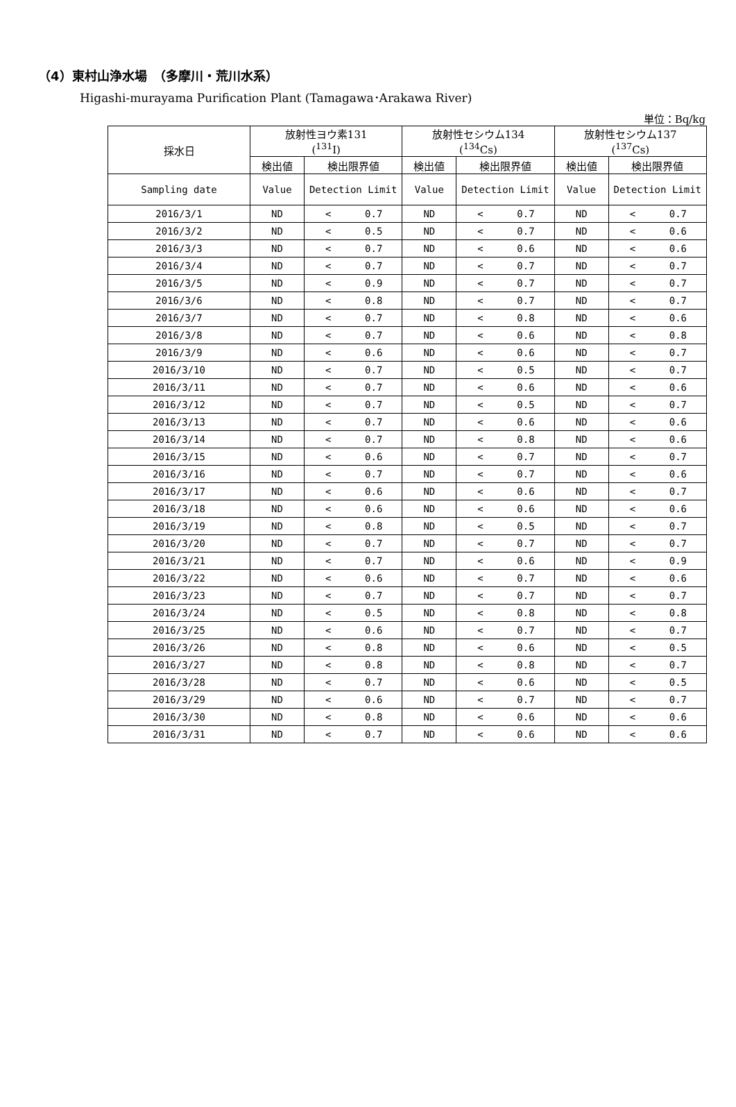（4）東村山浄水場　（多摩川・荒川水系）
Higashi-murayama Purification Plant (Tamagawa･Arakawa River)
単位：Bq/kg
| 採水日 | 放射性ヨウ素131 (<sup>131</sup>I) | | 放射性セシウム134 (<sup>134</sup>Cs) | | 放射性セシウム137 (<sup>137</sup>Cs) | |
| --- | --- | --- | --- | --- | --- | --- |
| | 検出値 | 検出限界値 | 検出値 | 検出限界値 | 検出値 | 検出限界値 |
| Sampling date | Value | Detection Limit | Value | Detection Limit | Value | Detection Limit |
| 2016/3/1 | ND | < 0.7 | ND | < 0.7 | ND | < 0.7 |
| 2016/3/2 | ND | < 0.5 | ND | < 0.7 | ND | < 0.6 |
| 2016/3/3 | ND | < 0.7 | ND | < 0.6 | ND | < 0.6 |
| 2016/3/4 | ND | < 0.7 | ND | < 0.7 | ND | < 0.7 |
| 2016/3/5 | ND | < 0.9 | ND | < 0.7 | ND | < 0.7 |
| 2016/3/6 | ND | < 0.8 | ND | < 0.7 | ND | < 0.7 |
| 2016/3/7 | ND | < 0.7 | ND | < 0.8 | ND | < 0.6 |
| 2016/3/8 | ND | < 0.7 | ND | < 0.6 | ND | < 0.8 |
| 2016/3/9 | ND | < 0.6 | ND | < 0.6 | ND | < 0.7 |
| 2016/3/10 | ND | < 0.7 | ND | < 0.5 | ND | < 0.7 |
| 2016/3/11 | ND | < 0.7 | ND | < 0.6 | ND | < 0.6 |
| 2016/3/12 | ND | < 0.7 | ND | < 0.5 | ND | < 0.7 |
| 2016/3/13 | ND | < 0.7 | ND | < 0.6 | ND | < 0.6 |
| 2016/3/14 | ND | < 0.7 | ND | < 0.8 | ND | < 0.6 |
| 2016/3/15 | ND | < 0.6 | ND | < 0.7 | ND | < 0.7 |
| 2016/3/16 | ND | < 0.7 | ND | < 0.7 | ND | < 0.6 |
| 2016/3/17 | ND | < 0.6 | ND | < 0.6 | ND | < 0.7 |
| 2016/3/18 | ND | < 0.6 | ND | < 0.6 | ND | < 0.6 |
| 2016/3/19 | ND | < 0.8 | ND | < 0.5 | ND | < 0.7 |
| 2016/3/20 | ND | < 0.7 | ND | < 0.7 | ND | < 0.7 |
| 2016/3/21 | ND | < 0.7 | ND | < 0.6 | ND | < 0.9 |
| 2016/3/22 | ND | < 0.6 | ND | < 0.7 | ND | < 0.6 |
| 2016/3/23 | ND | < 0.7 | ND | < 0.7 | ND | < 0.7 |
| 2016/3/24 | ND | < 0.5 | ND | < 0.8 | ND | < 0.8 |
| 2016/3/25 | ND | < 0.6 | ND | < 0.7 | ND | < 0.7 |
| 2016/3/26 | ND | < 0.8 | ND | < 0.6 | ND | < 0.5 |
| 2016/3/27 | ND | < 0.8 | ND | < 0.8 | ND | < 0.7 |
| 2016/3/28 | ND | < 0.7 | ND | < 0.6 | ND | < 0.5 |
| 2016/3/29 | ND | < 0.6 | ND | < 0.7 | ND | < 0.7 |
| 2016/3/30 | ND | < 0.8 | ND | < 0.6 | ND | < 0.6 |
| 2016/3/31 | ND | < 0.7 | ND | < 0.6 | ND | < 0.6 |